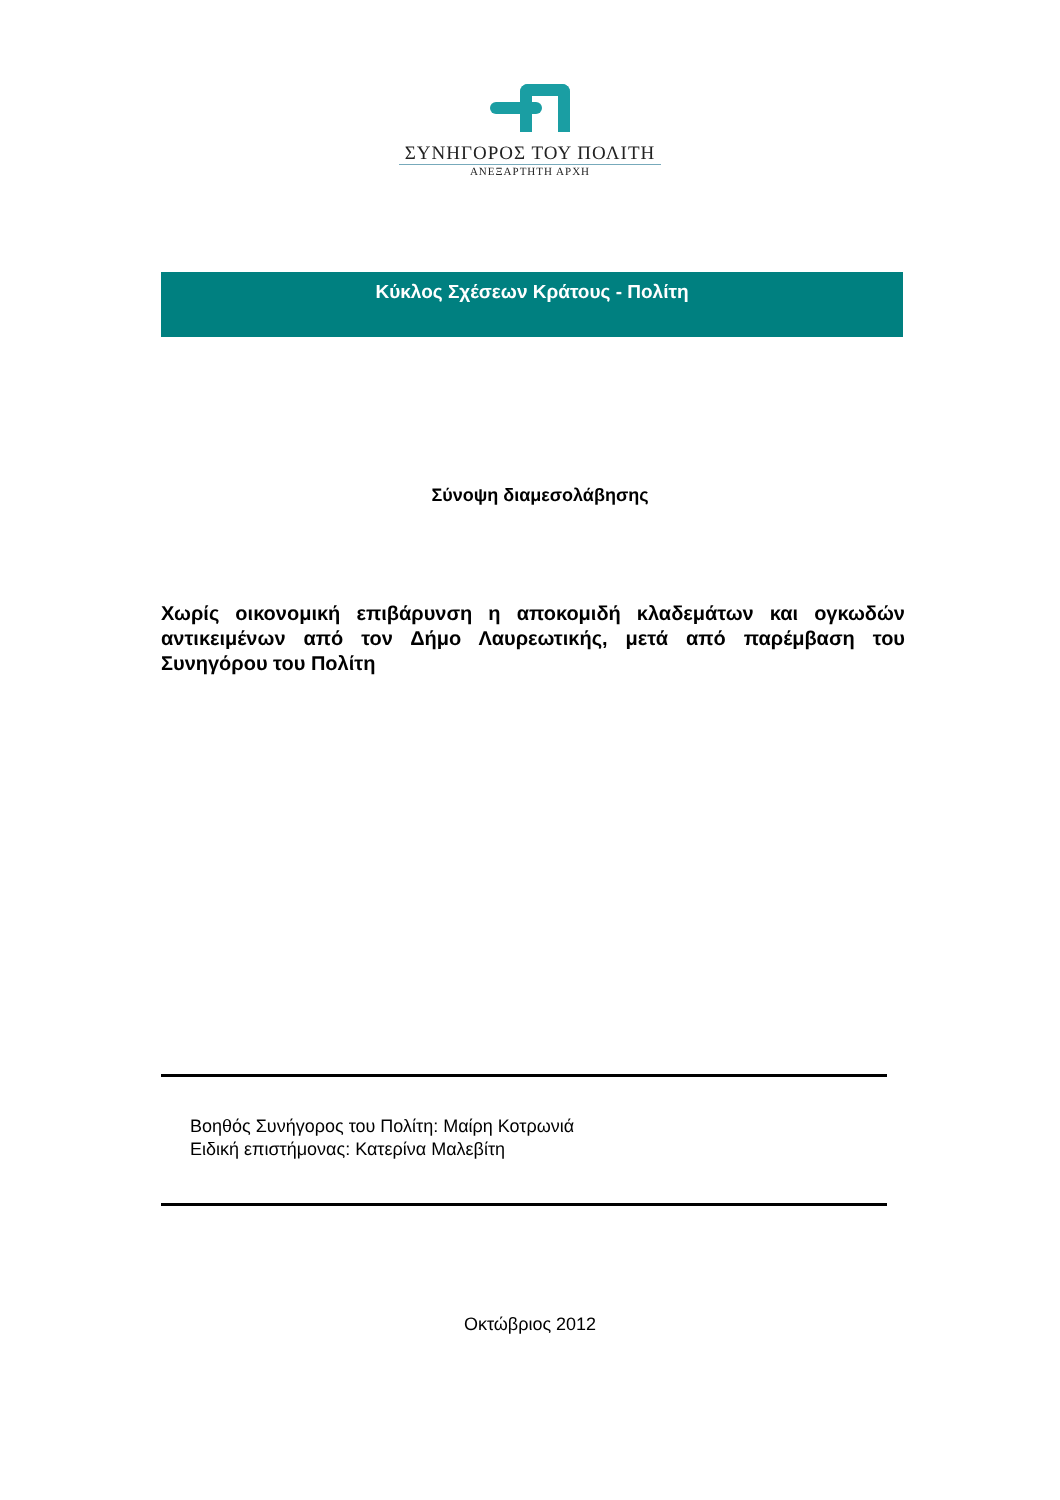ΣΥΝΗΓΟΡΟΣ ΤΟΥ ΠΟΛΙΤΗ
ΑΝΕΞΑΡΤΗΤΗ ΑΡΧΗ
Κύκλος Σχέσεων Κράτους - Πολίτη
Σύνοψη διαμεσολάβησης
Χωρίς οικονομική επιβάρυνση η αποκομιδή κλαδεμάτων και ογκωδών αντικειμένων από τον Δήμο Λαυρεωτικής, μετά από παρέμβαση του Συνηγόρου του Πολίτη
Βοηθός Συνήγορος του Πολίτη: Μαίρη Κοτρωνιά
Ειδική επιστήμονας: Κατερίνα Μαλεβίτη
Οκτώβριος 2012